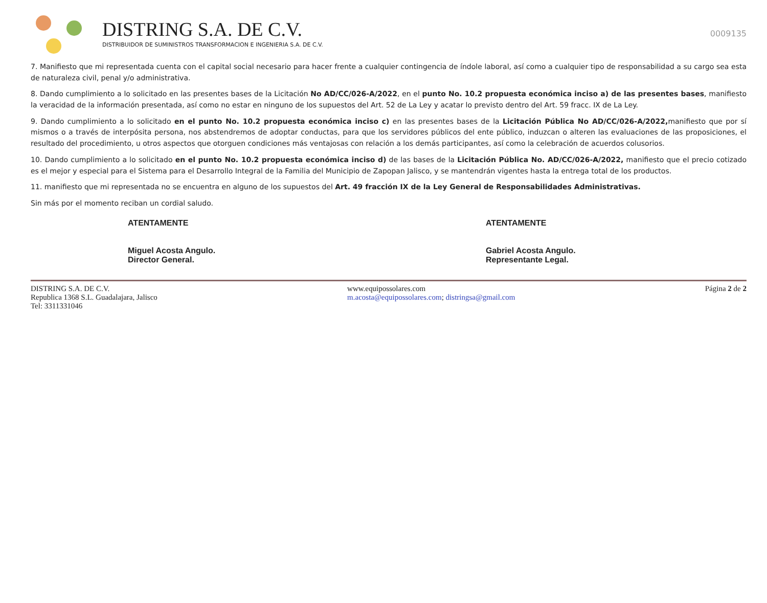DISTRING S.A. DE C.V.
DISTRIBUIDOR DE SUMINISTROS TRANSFORMACION E INGENIERIA S.A. DE C.V.
0009135
7. Manifiesto que mi representada cuenta con el capital social necesario para hacer frente a cualquier contingencia de índole laboral, así como a cualquier tipo de responsabilidad a su cargo sea esta de naturaleza civil, penal y/o administrativa.
8. Dando cumplimiento a lo solicitado en las presentes bases de la Licitación No AD/CC/026-A/2022, en el punto No. 10.2 propuesta económica inciso a) de las presentes bases, manifiesto la veracidad de la información presentada, así como no estar en ninguno de los supuestos del Art. 52 de La Ley y acatar lo previsto dentro del Art. 59 fracc. IX de La Ley.
9. Dando cumplimiento a lo solicitado en el punto No. 10.2 propuesta económica inciso c) en las presentes bases de la Licitación Pública No AD/CC/026-A/2022, manifiesto que por sí mismos o a través de interpósita persona, nos abstendremos de adoptar conductas, para que los servidores públicos del ente público, induzcan o alteren las evaluaciones de las proposiciones, el resultado del procedimiento, u otros aspectos que otorguen condiciones más ventajosas con relación a los demás participantes, así como la celebración de acuerdos colusorios.
10. Dando cumplimiento a lo solicitado en el punto No. 10.2 propuesta económica inciso d) de las bases de la Licitación Pública No. AD/CC/026-A/2022, manifiesto que el precio cotizado es el mejor y especial para el Sistema para el Desarrollo Integral de la Familia del Municipio de Zapopan Jalisco, y se mantendrán vigentes hasta la entrega total de los productos.
11. manifiesto que mi representada no se encuentra en alguno de los supuestos del Art. 49 fracción IX de la Ley General de Responsabilidades Administrativas.
Sin más por el momento reciban un cordial saludo.
ATENTAMENTE
Miguel Acosta Angulo.
Director General.
ATENTAMENTE
Gabriel Acosta Angulo.
Representante Legal.
DISTRING S.A. DE C.V.
Republica 1368 S.L. Guadalajara, Jalisco
Tel: 3311331046
www.equipossolares.com
m.acosta@equipossolares.com; distringsa@gmail.com
Página 2 de 2